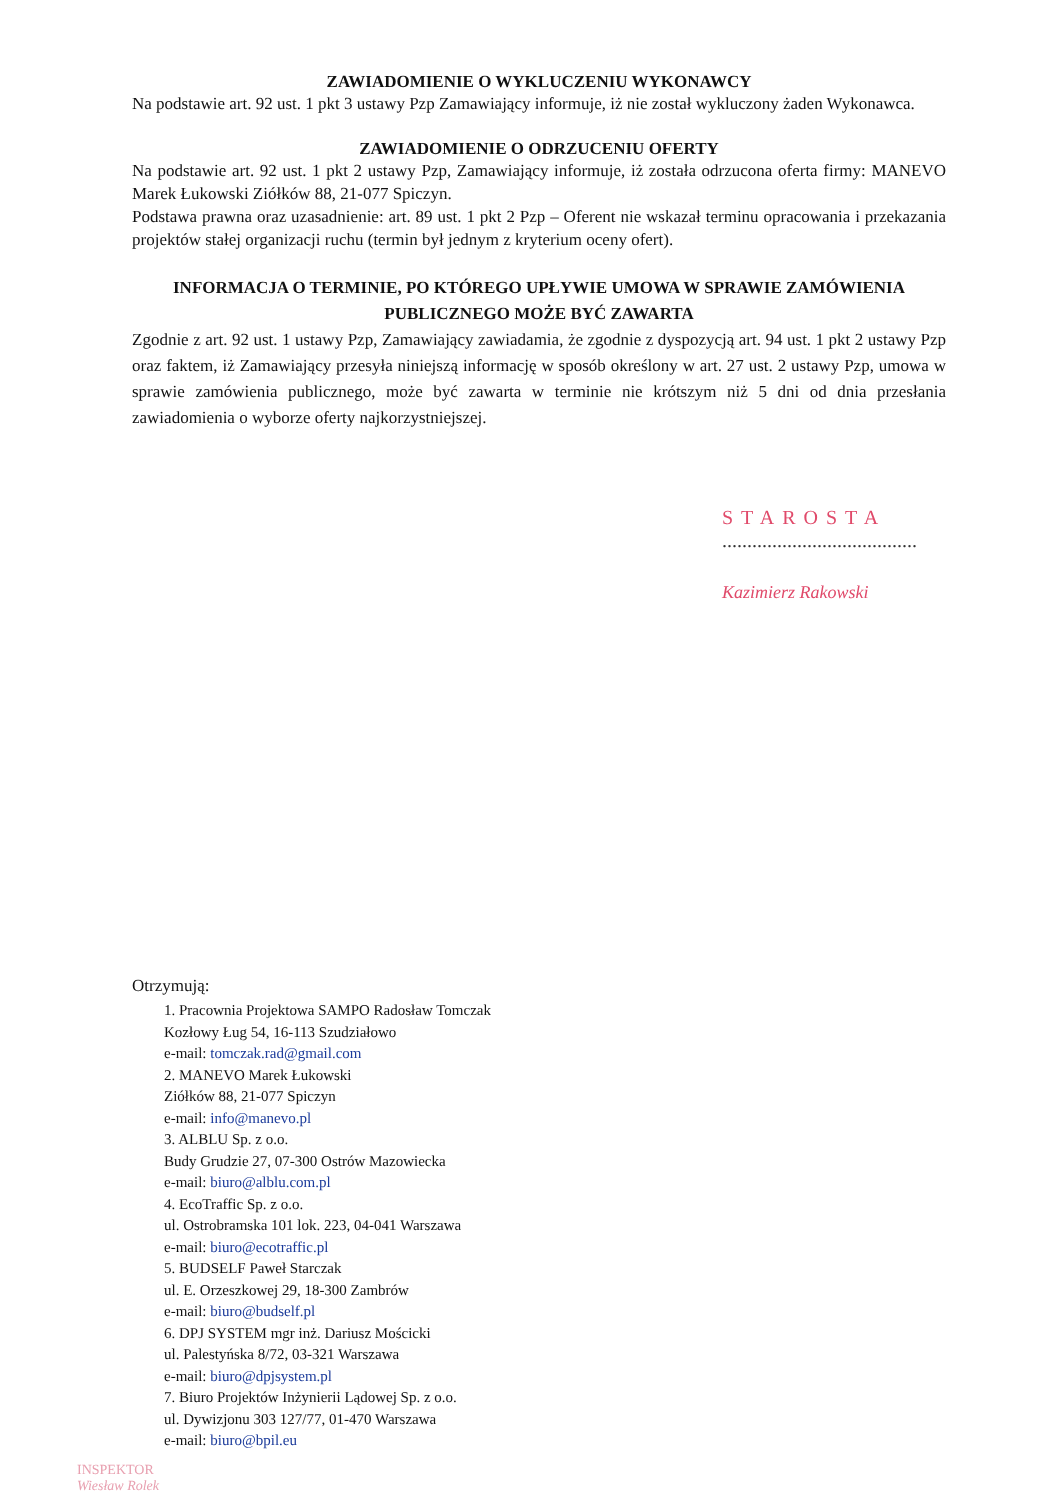ZAWIADOMIENIE O WYKLUCZENIU WYKONAWCY
Na podstawie art. 92 ust. 1 pkt 3 ustawy Pzp Zamawiający informuje, iż nie został wykluczony żaden Wykonawca.
ZAWIADOMIENIE O ODRZUCENIU OFERTY
Na podstawie art. 92 ust. 1 pkt 2 ustawy Pzp, Zamawiający informuje, iż została odrzucona oferta firmy: MANEVO Marek Łukowski Ziółków 88, 21-077 Spiczyn.
Podstawa prawna oraz uzasadnienie: art. 89 ust. 1 pkt 2 Pzp – Oferent nie wskazał terminu opracowania i przekazania projektów stałej organizacji ruchu (termin był jednym z kryterium oceny ofert).
INFORMACJA O TERMINIE, PO KTÓREGO UPŁYWIE UMOWA W SPRAWIE ZAMÓWIENIA PUBLICZNEGO MOŻE BYĆ ZAWARTA
Zgodnie z art. 92 ust. 1 ustawy Pzp, Zamawiający zawiadamia, że zgodnie z dyspozycją art. 94 ust. 1 pkt 2 ustawy Pzp oraz faktem, iż Zamawiający przesyła niniejszą informację w sposób określony w art. 27 ust. 2 ustawy Pzp, umowa w sprawie zamówienia publicznego, może być zawarta w terminie nie krótszym niż 5 dni od dnia przesłania zawiadomienia o wyborze oferty najkorzystniejszej.
STAROSTA
.......................................
Kazimierz Rakowski
Otrzymują:
1. Pracownia Projektowa SAMPO Radosław Tomczak
Kozłowy Ług 54, 16-113 Szudziałowo
e-mail: tomczak.rad@gmail.com
2. MANEVO Marek Łukowski
Ziółków 88, 21-077 Spiczyn
e-mail: info@manevo.pl
3. ALBLU Sp. z o.o.
Budy Grudzie 27, 07-300 Ostrów Mazowiecka
e-mail: biuro@alblu.com.pl
4. EcoTraffic Sp. z o.o.
ul. Ostrobramska 101 lok. 223, 04-041 Warszawa
e-mail: biuro@ecotraffic.pl
5. BUDSELF Paweł Starczak
ul. E. Orzeszkowej 29, 18-300 Zambrów
e-mail: biuro@budself.pl
6. DPJ SYSTEM mgr inż. Dariusz Mościcki
ul. Palestyńska 8/72, 03-321 Warszawa
e-mail: biuro@dpjsystem.pl
7. Biuro Projektów Inżynierii Lądowej Sp. z o.o.
ul. Dywizjonu 303 127/77, 01-470 Warszawa
e-mail: biuro@bpil.eu
INSPEKTOR
Wiesław Rolek